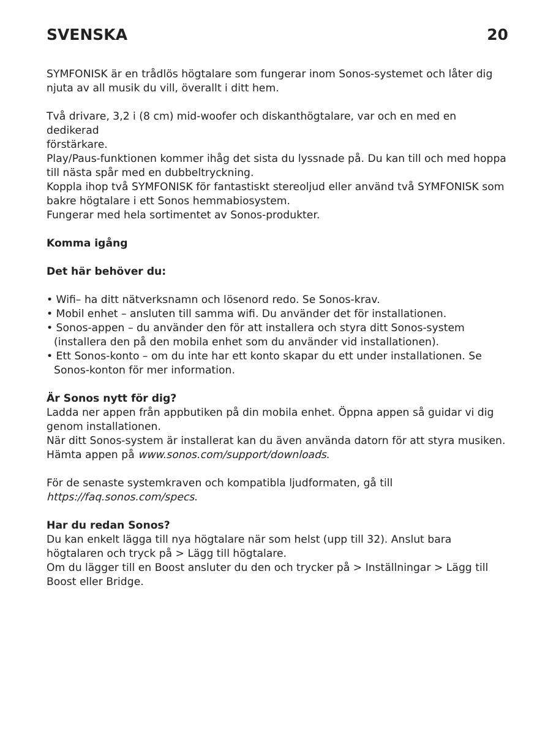SVENSKA 20
SYMFONISK är en trådlös högtalare som fungerar inom Sonos-systemet och låter dig njuta av all musik du vill, överallt i ditt hem.
Två drivare, 3,2 i (8 cm) mid-woofer och diskanthögtalare, var och en med en dedikerad
förstärkare.
Play/Paus-funktionen kommer ihåg det sista du lyssnade på. Du kan till och med hoppa till nästa spår med en dubbeltryckning.
Koppla ihop två SYMFONISK för fantastiskt stereoljud eller använd två SYMFONISK som bakre högtalare i ett Sonos hemmabiosystem.
Fungerar med hela sortimentet av Sonos-produkter.
Komma igång
Det här behöver du:
• Wifi– ha ditt nätverksnamn och lösenord redo. Se Sonos-krav.
• Mobil enhet – ansluten till samma wifi. Du använder det för installationen.
• Sonos-appen – du använder den för att installera och styra ditt Sonos-system (installera den på den mobila enhet som du använder vid installationen).
• Ett Sonos-konto – om du inte har ett konto skapar du ett under installationen. Se Sonos-konton för mer information.
Är Sonos nytt för dig?
Ladda ner appen från appbutiken på din mobila enhet. Öppna appen så guidar vi dig genom installationen.
När ditt Sonos-system är installerat kan du även använda datorn för att styra musiken. Hämta appen på www.sonos.com/support/downloads.
För de senaste systemkraven och kompatibla ljudformaten, gå till https://faq.sonos.com/specs.
Har du redan Sonos?
Du kan enkelt lägga till nya högtalare när som helst (upp till 32). Anslut bara högtalaren och tryck på > Lägg till högtalare.
Om du lägger till en Boost ansluter du den och trycker på > Inställningar > Lägg till Boost eller Bridge.